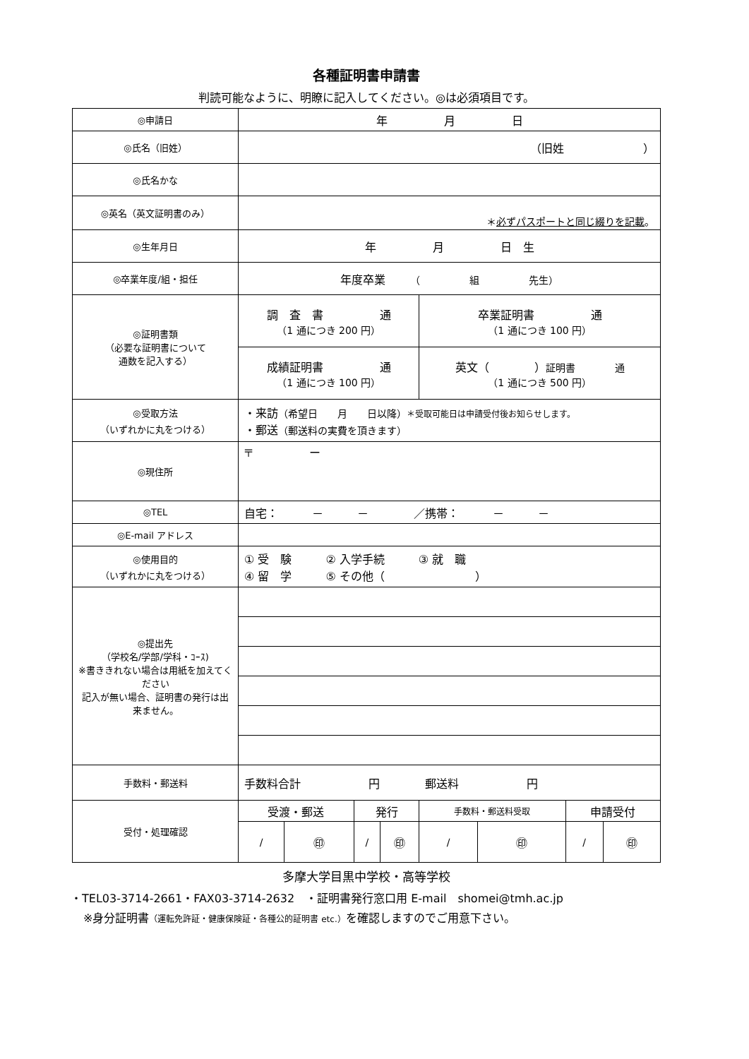各種証明書申請書
判読可能なように、明瞭に記入してください。◎は必須項目です。
| ◎申請日 | 年 月 日 | | | | | | | |
| ◎氏名（旧姓） | （旧姓 ） | | | | | | | |
| ◎氏名かな | | | | | | | | |
| ◎英名（英文証明書のみ） | ＊ 必ずパスポートと同じ綴りを記載 。 | | | | | | | |
| ◎生年月日 | 年 月 日 生 | | | | | | | |
| ◎卒業年度/組・担任 | 年度卒業 （ 組 先生） | | | | | | | |
| ◎証明書類 （必要な証明書について 通数を記入する） | 調 査 書 通 （1 通につき 200 円） | | | | 卒業証明書 通 （1 通につき 100 円） | | | |
| | 成績証明書 通 （1 通につき 100 円） | | | | 英文（ ） 証明書 通 （1 通につき 500 円） | | | |
| ◎受取方法 （いずれかに丸をつける） | ・来訪 （希望日 月 日以降） ＊受取可能日は申請受付後お知らせします。 ・郵送 （郵送料の実費を頂きます） | | | | | | | |
| ◎現住所 | 〒 ー | | | | | | | |
| ◎TEL | 自宅： － － ／携帯： － － | | | | | | | |
| ◎E-mail アドレス | | | | | | | | |
| ◎使用目的 （いずれかに丸をつける） | ① 受 験 ② 入学手続 ③ 就 職 ④ 留 学 ⑤ その他（ ） | | | | | | | |
| ◎提出先 （学校名/学部/学科・ｺｰｽ) ※書ききれない場合は用紙を加えてください 記入が無い場合、証明書の発行は出来ません。 | | | | | | | | |
| 手数料・郵送料 | 手数料合計 円 郵送料 円 | | | | | | | |
| 受付・処理確認 | 受渡・郵送 | | 発行 | | 手数料・郵送料受取 | | 申請受付 | |
| | / | ㊞ | / | ㊞ | / | ㊞ | / | ㊞ |
多摩大学目黒中学校・高等学校
・TEL03-3714-2661・FAX03-3714-2632　・証明書発行窓口用 E-mail　shomei@tmh.ac.jp
※身分証明書（運転免許証・健康保険証・各種公的証明書 etc.）を確認しますのでご用意下さい。